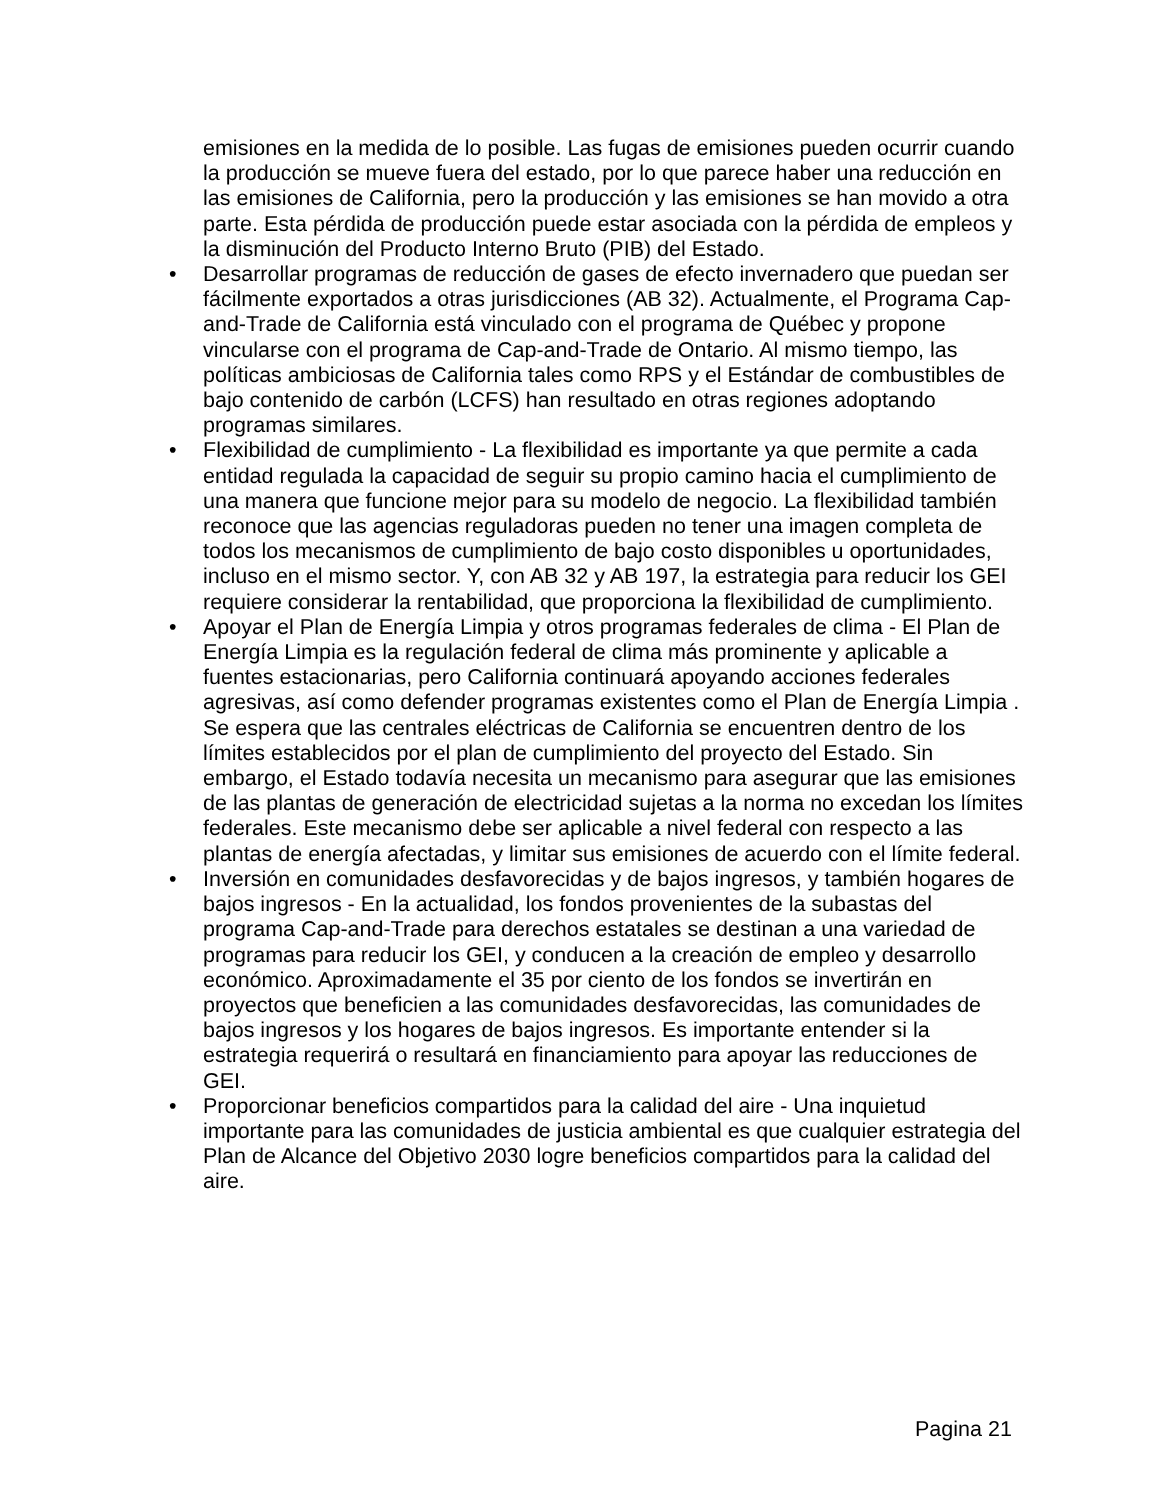emisiones en la medida de lo posible. Las fugas de emisiones pueden ocurrir cuando la producción se mueve fuera del estado, por lo que parece haber una reducción en las emisiones de California, pero la producción y las emisiones se han movido a otra parte. Esta pérdida de producción puede estar asociada con la pérdida de empleos y la disminución del Producto Interno Bruto (PIB) del Estado.
• Desarrollar programas de reducción de gases de efecto invernadero que puedan ser fácilmente exportados a otras jurisdicciones (AB 32). Actualmente, el Programa Cap-and-Trade de California está vinculado con el programa de Québec y propone vincularse con el programa de Cap-and-Trade de Ontario. Al mismo tiempo, las políticas ambiciosas de California tales como RPS y el Estándar de combustibles de bajo contenido de carbón (LCFS) han resultado en otras regiones adoptando programas similares.
• Flexibilidad de cumplimiento - La flexibilidad es importante ya que permite a cada entidad regulada la capacidad de seguir su propio camino hacia el cumplimiento de una manera que funcione mejor para su modelo de negocio. La flexibilidad también reconoce que las agencias reguladoras pueden no tener una imagen completa de todos los mecanismos de cumplimiento de bajo costo disponibles u oportunidades, incluso en el mismo sector. Y, con AB 32 y AB 197, la estrategia para reducir los GEI requiere considerar la rentabilidad, que proporciona la flexibilidad de cumplimiento.
• Apoyar el Plan de Energía Limpia y otros programas federales de clima - El Plan de Energía Limpia es la regulación federal de clima más prominente y aplicable a fuentes estacionarias, pero California continuará apoyando acciones federales agresivas, así como defender programas existentes como el Plan de Energía Limpia . Se espera que las centrales eléctricas de California se encuentren dentro de los límites establecidos por el plan de cumplimiento del proyecto del Estado. Sin embargo, el Estado todavía necesita un mecanismo para asegurar que las emisiones de las plantas de generación de electricidad sujetas a la norma no excedan los límites federales. Este mecanismo debe ser aplicable a nivel federal con respecto a las plantas de energía afectadas, y limitar sus emisiones de acuerdo con el límite federal.
• Inversión en comunidades desfavorecidas y de bajos ingresos, y también hogares de bajos ingresos - En la actualidad, los fondos provenientes de la subastas del programa Cap-and-Trade para derechos estatales se destinan a una variedad de programas para reducir los GEI, y conducen a la creación de empleo y desarrollo económico. Aproximadamente el 35 por ciento de los fondos se invertirán en proyectos que beneficien a las comunidades desfavorecidas, las comunidades de bajos ingresos y los hogares de bajos ingresos. Es importante entender si la estrategia requerirá o resultará en financiamiento para apoyar las reducciones de GEI.
• Proporcionar beneficios compartidos para la calidad del aire - Una inquietud importante para las comunidades de justicia ambiental es que cualquier estrategia del Plan de Alcance del Objetivo 2030 logre beneficios compartidos para la calidad del aire.
Pagina 21